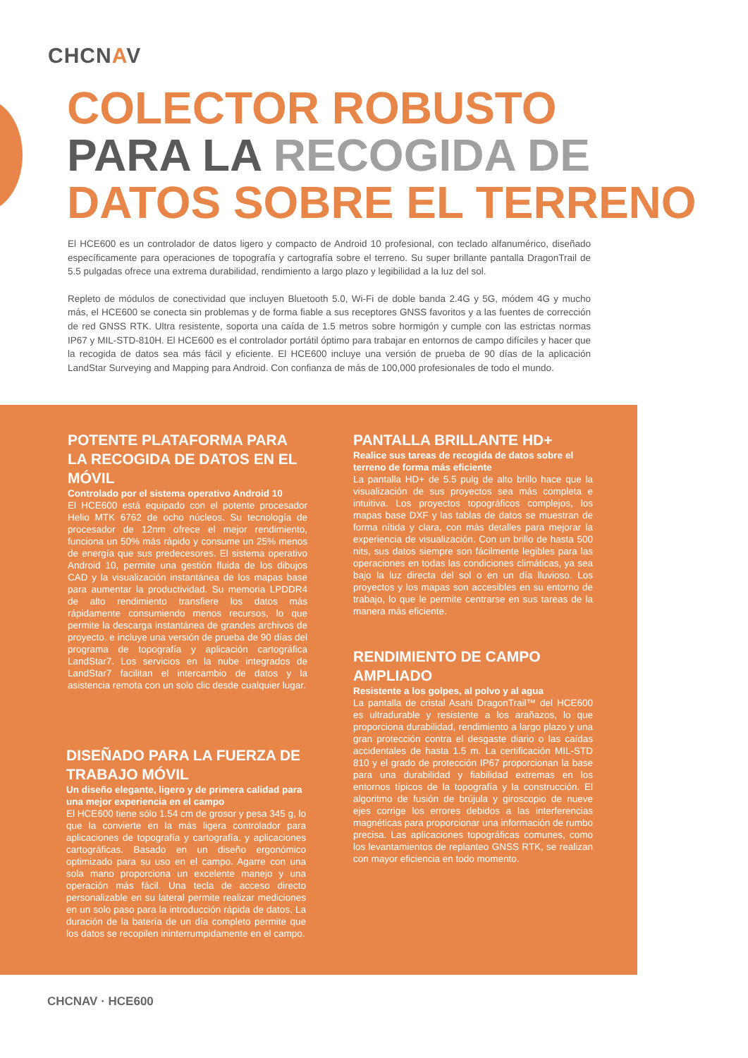CHCNAV
COLECTOR ROBUSTO
PARA LA RECOGIDA DE
DATOS SOBRE EL TERRENO
El HCE600 es un controlador de datos ligero y compacto de Android 10 profesional, con teclado alfanumérico, diseñado específicamente para operaciones de topografía y cartografía sobre el terreno. Su super brillante pantalla DragonTrail de 5.5 pulgadas ofrece una extrema durabilidad, rendimiento a largo plazo y legibilidad a la luz del sol.
Repleto de módulos de conectividad que incluyen Bluetooth 5.0, Wi-Fi de doble banda 2.4G y 5G, módem 4G y mucho más, el HCE600 se conecta sin problemas y de forma fiable a sus receptores GNSS favoritos y a las fuentes de corrección de red GNSS RTK. Ultra resistente, soporta una caída de 1.5 metros sobre hormigón y cumple con las estrictas normas IP67 y MIL-STD-810H. El HCE600 es el controlador portátil óptimo para trabajar en entornos de campo difíciles y hacer que la recogida de datos sea más fácil y eficiente. El HCE600 incluye una versión de prueba de 90 días de la aplicación LandStar Surveying and Mapping para Android. Con confianza de más de 100,000 profesionales de todo el mundo.
POTENTE PLATAFORMA PARA LA RECOGIDA DE DATOS EN EL MÓVIL
Controlado por el sistema operativo Android 10
El HCE600 está equipado con el potente procesador Helio MTK 6762 de ocho núcleos. Su tecnología de procesador de 12nm ofrece el mejor rendimiento, funciona un 50% más rápido y consume un 25% menos de energía que sus predecesores. El sistema operativo Android 10, permite una gestión fluida de los dibujos CAD y la visualización instantánea de los mapas base para aumentar la productividad. Su memoria LPDDR4 de alto rendimiento transfiere los datos más rápidamente consumiendo menos recursos, lo que permite la descarga instantánea de grandes archivos de proyecto. e incluye una versión de prueba de 90 días del programa de topografía y aplicación cartográfica LandStar7. Los servicios en la nube integrados de LandStar7 facilitan el intercambio de datos y la asistencia remota con un solo clic desde cualquier lugar.
DISEÑADO PARA LA FUERZA DE TRABAJO MÓVIL
Un diseño elegante, ligero y de primera calidad para una mejor experiencia en el campo
El HCE600 tiene sólo 1.54 cm de grosor y pesa 345 g, lo que la convierte en la más ligera controlador para aplicaciones de topografía y cartografía. y aplicaciones cartográficas. Basado en un diseño ergonómico optimizado para su uso en el campo. Agarre con una sola mano proporciona un excelente manejo y una operación más fácil. Una tecla de acceso directo personalizable en su lateral permite realizar mediciones en un solo paso para la introducción rápida de datos. La duración de la batería de un día completo permite que los datos se recopilen ininterrumpidamente en el campo.
PANTALLA BRILLANTE HD+
Realice sus tareas de recogida de datos sobre el terreno de forma más eficiente
La pantalla HD+ de 5.5 pulg de alto brillo hace que la visualización de sus proyectos sea más completa e intuitiva. Los proyectos topográficos complejos, los mapas base DXF y las tablas de datos se muestran de forma nítida y clara, con más detalles para mejorar la experiencia de visualización. Con un brillo de hasta 500 nits, sus datos siempre son fácilmente legibles para las operaciones en todas las condiciones climáticas, ya sea bajo la luz directa del sol o en un día lluvioso. Los proyectos y los mapas son accesibles en su entorno de trabajo, lo que le permite centrarse en sus tareas de la manera más eficiente.
RENDIMIENTO DE CAMPO AMPLIADO
Resistente a los golpes, al polvo y al agua
La pantalla de cristal Asahi DragonTrail™ del HCE600 es ultradurable y resistente a los arañazos, lo que proporciona durabilidad, rendimiento a largo plazo y una gran protección contra el desgaste diario o las caídas accidentales de hasta 1.5 m. La certificación MIL-STD 810 y el grado de protección IP67 proporcionan la base para una durabilidad y fiabilidad extremas en los entornos típicos de la topografía y la construcción. El algoritmo de fusión de brújula y giroscopio de nueve ejes corrige los errores debidos a las interferencias magnéticas para proporcionar una información de rumbo precisa. Las aplicaciones topográficas comunes, como los levantamientos de replanteo GNSS RTK, se realizan con mayor eficiencia en todo momento.
CHCNAV · HCE600